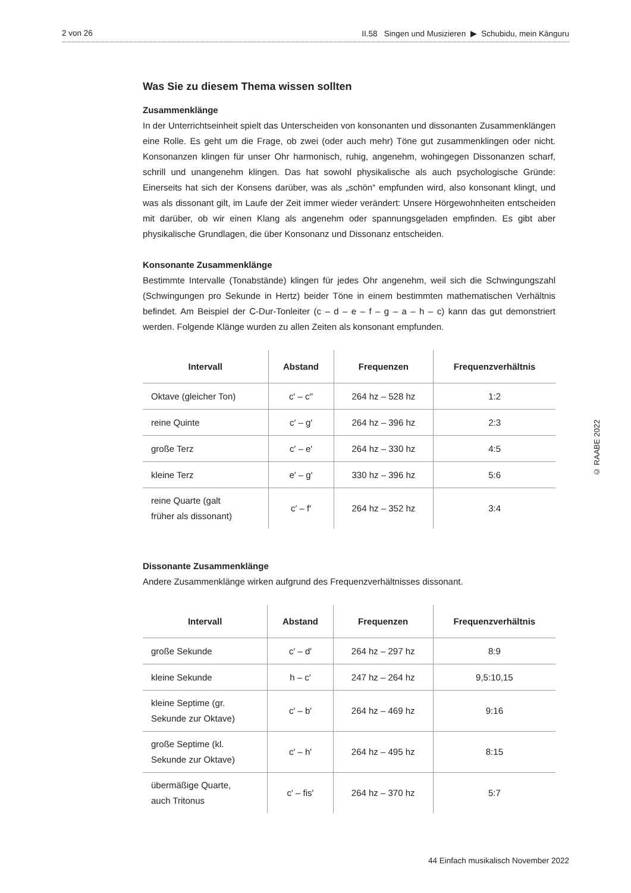2 von 26 II.58 Singen und Musizieren ▶ Schubidu, mein Känguru
Was Sie zu diesem Thema wissen sollten
Zusammenklänge
In der Unterrichtseinheit spielt das Unterscheiden von konsonanten und dissonanten Zusammenklängen eine Rolle. Es geht um die Frage, ob zwei (oder auch mehr) Töne gut zusammenklingen oder nicht. Konsonanzen klingen für unser Ohr harmonisch, ruhig, angenehm, wohingegen Dissonanzen scharf, schrill und unangenehm klingen. Das hat sowohl physikalische als auch psychologische Gründe: Einerseits hat sich der Konsens darüber, was als „schön“ empfunden wird, also konsonant klingt, und was als dissonant gilt, im Laufe der Zeit immer wieder verändert: Unsere Hörgewohnheiten entscheiden mit darüber, ob wir einen Klang als angenehm oder spannungsgeladen empfinden. Es gibt aber physikalische Grundlagen, die über Konsonanz und Dissonanz entscheiden.
Konsonante Zusammenklänge
Bestimmte Intervalle (Tonabstände) klingen für jedes Ohr angenehm, weil sich die Schwingungszahl (Schwingungen pro Sekunde in Hertz) beider Töne in einem bestimmten mathematischen Verhältnis befindet. Am Beispiel der C-Dur-Tonleiter (c – d – e – f – g – a – h – c) kann das gut demonstriert werden. Folgende Klänge wurden zu allen Zeiten als konsonant empfunden.
| Intervall | Abstand | Frequenzen | Frequenzverhältnis |
| --- | --- | --- | --- |
| Oktave (gleicher Ton) | c′ – c′′ | 264 hz – 528 hz | 1:2 |
| reine Quinte | c′ – g′ | 264 hz – 396 hz | 2:3 |
| große Terz | c′ – e′ | 264 hz – 330 hz | 4:5 |
| kleine Terz | e′ – g′ | 330 hz – 396 hz | 5:6 |
| reine Quarte (galt früher als dissonant) | c′ – f′ | 264 hz – 352 hz | 3:4 |
Dissonante Zusammenklänge
Andere Zusammenklänge wirken aufgrund des Frequenzverhältnisses dissonant.
| Intervall | Abstand | Frequenzen | Frequenzverhältnis |
| --- | --- | --- | --- |
| große Sekunde | c′ – d′ | 264 hz – 297 hz | 8:9 |
| kleine Sekunde | h – c′ | 247 hz – 264 hz | 9,5:10,15 |
| kleine Septime (gr. Sekunde zur Oktave) | c′ – b′ | 264 hz – 469 hz | 9:16 |
| große Septime (kl. Sekunde zur Oktave) | c′ – h′ | 264 hz – 495 hz | 8:15 |
| übermäßige Quarte, auch Tritonus | c′ – fis′ | 264 hz – 370 hz | 5:7 |
© RAABE 2022
44 Einfach musikalisch November 2022